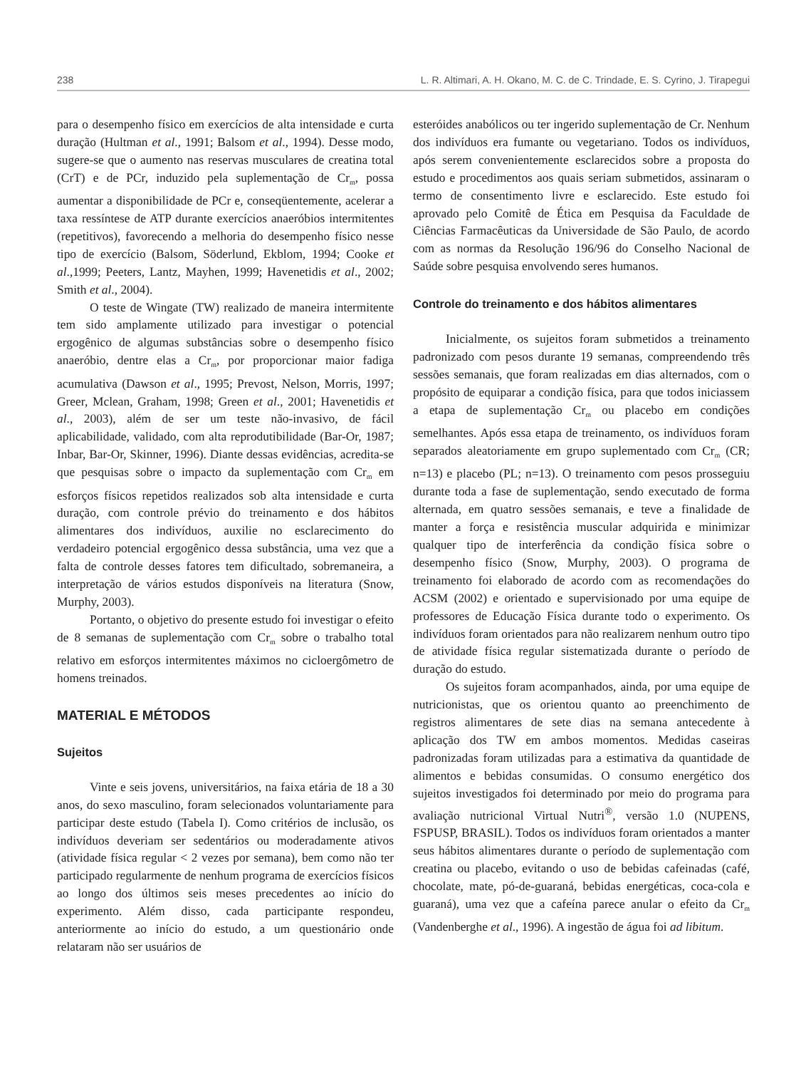238 L. R. Altimari, A. H. Okano, M. C. de C. Trindade, E. S. Cyrino, J. Tirapegui
para o desempenho físico em exercícios de alta intensidade e curta duração (Hultman et al., 1991; Balsom et al., 1994). Desse modo, sugere-se que o aumento nas reservas musculares de creatina total (CrT) e de PCr, induzido pela suplementação de Cr<sub>m</sub>, possa aumentar a disponibilidade de PCr e, conseqüentemente, acelerar a taxa ressíntese de ATP durante exercícios anaeróbios intermitentes (repetitivos), favorecendo a melhoria do desempenho físico nesse tipo de exercício (Balsom, Söderlund, Ekblom, 1994; Cooke et al.,1999; Peeters, Lantz, Mayhen, 1999; Havenetidis et al., 2002; Smith et al., 2004).
O teste de Wingate (TW) realizado de maneira intermitente tem sido amplamente utilizado para investigar o potencial ergogênico de algumas substâncias sobre o desempenho físico anaeróbio, dentre elas a Cr<sub>m</sub>, por proporcionar maior fadiga acumulativa (Dawson et al., 1995; Prevost, Nelson, Morris, 1997; Greer, Mclean, Graham, 1998; Green et al., 2001; Havenetidis et al., 2003), além de ser um teste não-invasivo, de fácil aplicabilidade, validado, com alta reprodutibilidade (Bar-Or, 1987; Inbar, Bar-Or, Skinner, 1996). Diante dessas evidências, acredita-se que pesquisas sobre o impacto da suplementação com Cr<sub>m</sub> em esforços físicos repetidos realizados sob alta intensidade e curta duração, com controle prévio do treinamento e dos hábitos alimentares dos indivíduos, auxilie no esclarecimento do verdadeiro potencial ergogênico dessa substância, uma vez que a falta de controle desses fatores tem dificultado, sobremaneira, a interpretação de vários estudos disponíveis na literatura (Snow, Murphy, 2003).
Portanto, o objetivo do presente estudo foi investigar o efeito de 8 semanas de suplementação com Cr<sub>m</sub> sobre o trabalho total relativo em esforços intermitentes máximos no cicloergômetro de homens treinados.
MATERIAL E MÉTODOS
Sujeitos
Vinte e seis jovens, universitários, na faixa etária de 18 a 30 anos, do sexo masculino, foram selecionados voluntariamente para participar deste estudo (Tabela I). Como critérios de inclusão, os indivíduos deveriam ser sedentários ou moderadamente ativos (atividade física regular < 2 vezes por semana), bem como não ter participado regularmente de nenhum programa de exercícios físicos ao longo dos últimos seis meses precedentes ao início do experimento. Além disso, cada participante respondeu, anteriormente ao início do estudo, a um questionário onde relataram não ser usuários de
esteróides anabólicos ou ter ingerido suplementação de Cr. Nenhum dos indivíduos era fumante ou vegetariano. Todos os indivíduos, após serem convenientemente esclarecidos sobre a proposta do estudo e procedimentos aos quais seriam submetidos, assinaram o termo de consentimento livre e esclarecido. Este estudo foi aprovado pelo Comitê de Ética em Pesquisa da Faculdade de Ciências Farmacêuticas da Universidade de São Paulo, de acordo com as normas da Resolução 196/96 do Conselho Nacional de Saúde sobre pesquisa envolvendo seres humanos.
Controle do treinamento e dos hábitos alimentares
Inicialmente, os sujeitos foram submetidos a treinamento padronizado com pesos durante 19 semanas, compreendendo três sessões semanais, que foram realizadas em dias alternados, com o propósito de equiparar a condição física, para que todos iniciassem a etapa de suplementação Cr<sub>m</sub> ou placebo em condições semelhantes. Após essa etapa de treinamento, os indivíduos foram separados aleatoriamente em grupo suplementado com Cr<sub>m</sub> (CR; n=13) e placebo (PL; n=13). O treinamento com pesos prosseguiu durante toda a fase de suplementação, sendo executado de forma alternada, em quatro sessões semanais, e teve a finalidade de manter a força e resistência muscular adquirida e minimizar qualquer tipo de interferência da condição física sobre o desempenho físico (Snow, Murphy, 2003). O programa de treinamento foi elaborado de acordo com as recomendações do ACSM (2002) e orientado e supervisionado por uma equipe de professores de Educação Física durante todo o experimento. Os indivíduos foram orientados para não realizarem nenhum outro tipo de atividade física regular sistematizada durante o período de duração do estudo.
Os sujeitos foram acompanhados, ainda, por uma equipe de nutricionistas, que os orientou quanto ao preenchimento de registros alimentares de sete dias na semana antecedente à aplicação dos TW em ambos momentos. Medidas caseiras padronizadas foram utilizadas para a estimativa da quantidade de alimentos e bebidas consumidas. O consumo energético dos sujeitos investigados foi determinado por meio do programa para avaliação nutricional Virtual Nutri<sup>®</sup>, versão 1.0 (NUPENS, FSPUSP, BRASIL). Todos os indivíduos foram orientados a manter seus hábitos alimentares durante o período de suplementação com creatina ou placebo, evitando o uso de bebidas cafeinadas (café, chocolate, mate, pó-de-guaraná, bebidas energéticas, coca-cola e guaraná), uma vez que a cafeína parece anular o efeito da Cr<sub>m</sub> (Vandenberghe et al., 1996). A ingestão de água foi ad libitum.